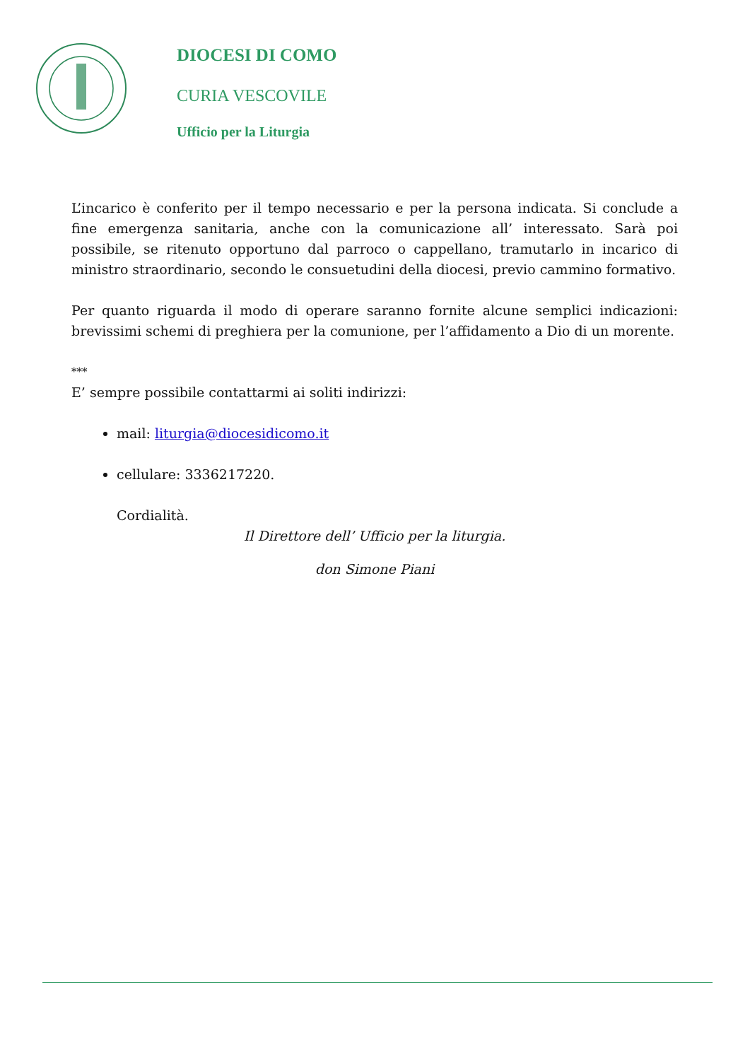DIOCESI DI COMO
CURIA VESCOVILE
Ufficio per la Liturgia
L’incarico è conferito per il tempo necessario e per la persona indicata. Si conclude a fine emergenza sanitaria, anche con la comunicazione all’ interessato. Sarà poi possibile, se ritenuto opportuno dal parroco o cappellano, tramutarlo in incarico di ministro straordinario, secondo le consuetudini della diocesi, previo cammino formativo.
Per quanto riguarda il modo di operare saranno fornite alcune semplici indicazioni: brevissimi schemi di preghiera per la comunione, per l’affidamento a Dio di un morente.
***
E’ sempre possibile contattarmi ai soliti indirizzi:
mail: liturgia@diocesidicomo.it
cellulare: 3336217220.
Cordialità.
Il Direttore dell’ Ufficio per la liturgia.
don Simone Piani